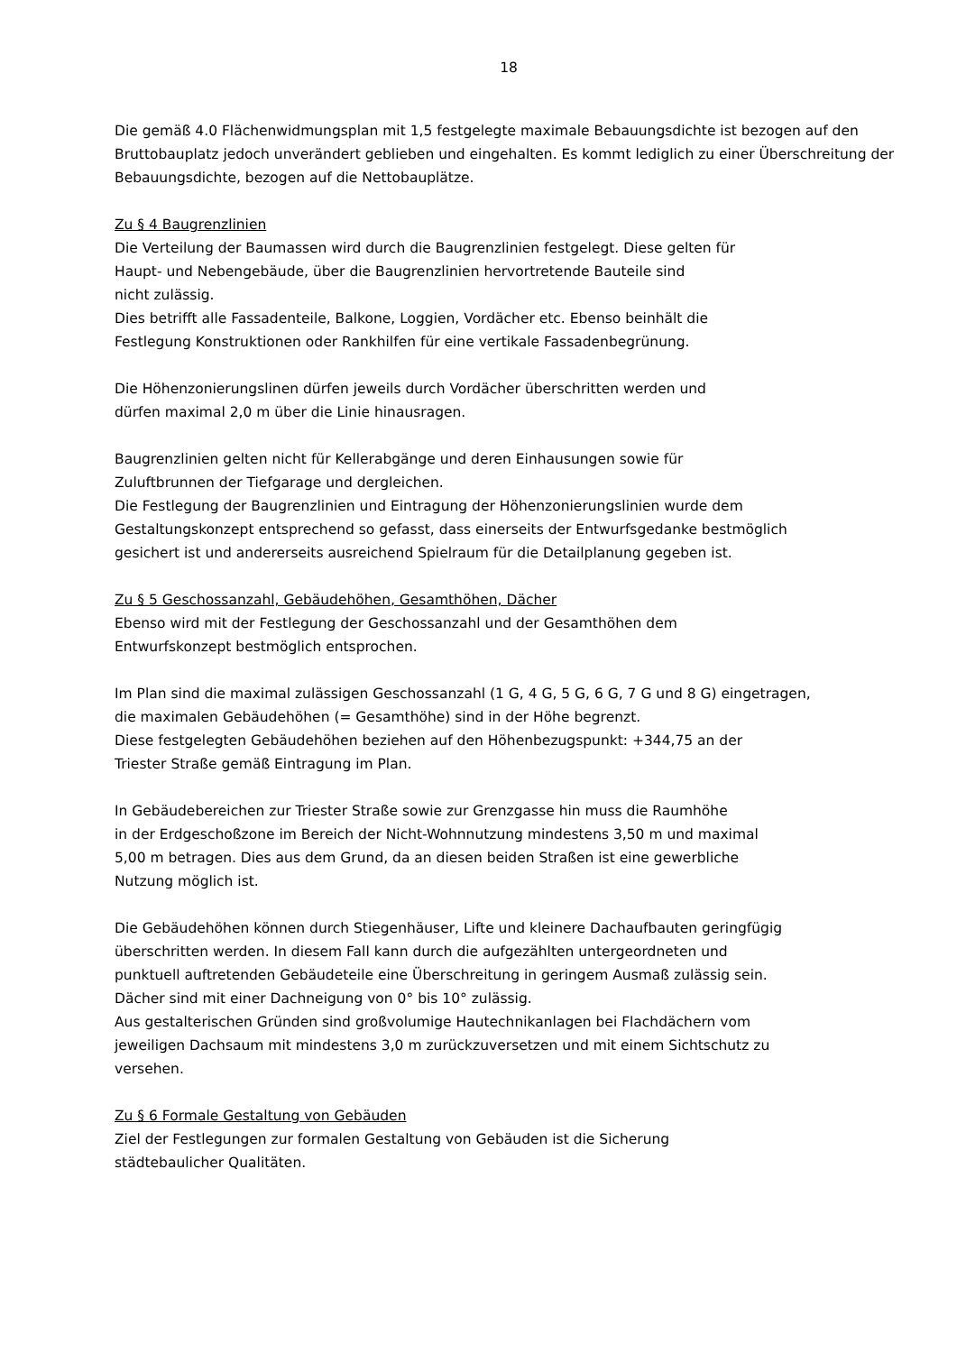18
Die gemäß 4.0 Flächenwidmungsplan mit 1,5 festgelegte maximale Bebauungsdichte ist bezogen auf den Bruttobauplatz jedoch unverändert geblieben und eingehalten. Es kommt lediglich zu einer Überschreitung der Bebauungsdichte, bezogen auf die Nettobauplätze.
Zu § 4 Baugrenzlinien
Die Verteilung der Baumassen wird durch die Baugrenzlinien festgelegt. Diese gelten für
Haupt- und Nebengebäude, über die Baugrenzlinien hervortretende Bauteile sind
nicht zulässig.
Dies betrifft alle Fassadenteile, Balkone, Loggien, Vordächer etc. Ebenso beinhält die
Festlegung Konstruktionen oder Rankhilfen für eine vertikale Fassadenbegrünung.
Die Höhenzonierungslinen dürfen jeweils durch Vordächer überschritten werden und
dürfen maximal 2,0 m über die Linie hinausragen.
Baugrenzlinien gelten nicht für Kellerabgänge und deren Einhausungen sowie für
Zuluftbrunnen der Tiefgarage und dergleichen.
Die Festlegung der Baugrenzlinien und Eintragung der Höhenzonierungslinien wurde dem
Gestaltungskonzept entsprechend so gefasst, dass einerseits der Entwurfsgedanke bestmöglich
gesichert ist und andererseits ausreichend Spielraum für die Detailplanung gegeben ist.
Zu § 5 Geschossanzahl, Gebäudehöhen, Gesamthöhen, Dächer
Ebenso wird mit der Festlegung der Geschossanzahl und der Gesamthöhen dem
Entwurfskonzept bestmöglich entsprochen.
Im Plan sind die maximal zulässigen Geschossanzahl (1 G, 4 G, 5 G, 6 G, 7 G und 8 G) eingetragen,
die maximalen Gebäudehöhen (= Gesamthöhe) sind in der Höhe begrenzt.
Diese festgelegten Gebäudehöhen beziehen auf den Höhenbezugspunkt: +344,75 an der
Triester Straße gemäß Eintragung im Plan.
In Gebäudebereichen zur Triester Straße sowie zur Grenzgasse hin muss die Raumhöhe
in der Erdgeschoßzone im Bereich der Nicht-Wohnnutzung mindestens 3,50 m und maximal
5,00 m betragen. Dies aus dem Grund, da an diesen beiden Straßen ist eine gewerbliche
Nutzung möglich ist.
Die Gebäudehöhen können durch Stiegenhäuser, Lifte und kleinere Dachaufbauten geringfügig
überschritten werden. In diesem Fall kann durch die aufgezählten untergeordneten und
punktuell auftretenden Gebäudeteile eine Überschreitung in geringem Ausmaß zulässig sein.
Dächer sind mit einer Dachneigung von 0° bis 10° zulässig.
Aus gestalterischen Gründen sind großvolumige Hautechnikanlagen bei Flachdächern vom
jeweiligen Dachsaum mit mindestens 3,0 m zurückzuversetzen und mit einem Sichtschutz zu
versehen.
Zu § 6 Formale Gestaltung von Gebäuden
Ziel der Festlegungen zur formalen Gestaltung von Gebäuden ist die Sicherung
städtebaulicher Qualitäten.